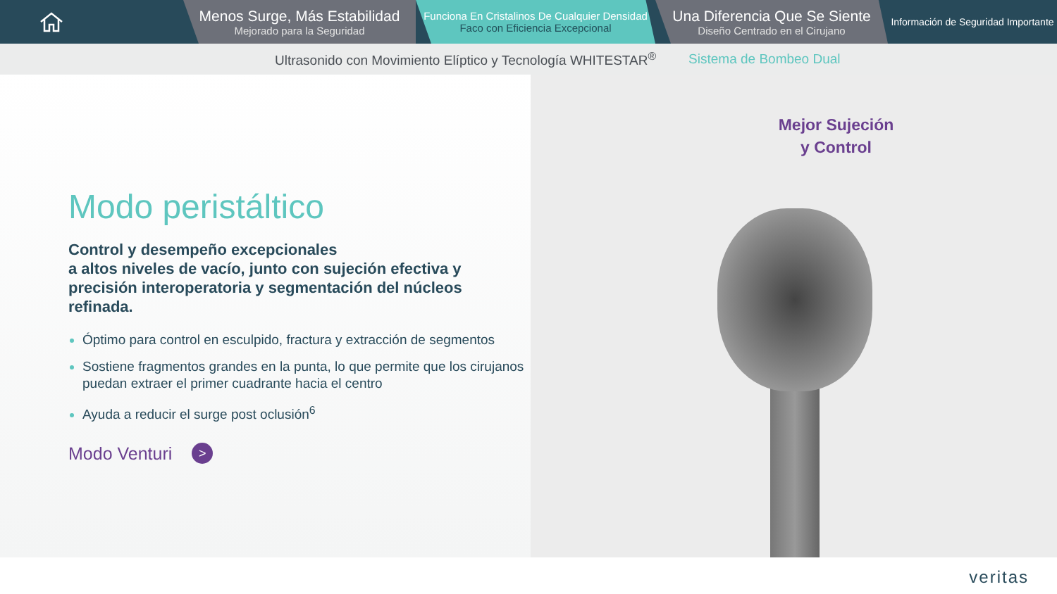Menos Surge, Más Estabilidad
Mejorado para la Seguridad
Funciona En Cristalinos De Cualquier Densidad
Faco con Eficiencia Excepcional
Una Diferencia Que Se Siente
Diseño Centrado en el Cirujano
Información de Seguridad Importante
Ultrasonido con Movimiento Elíptico y Tecnología WHITESTAR<sup>®</sup> Sistema de Bombeo Dual
Modo peristáltico
Control y desempeño excepcionales
a altos niveles de vacío, junto con sujeción efectiva y precisión interoperatoria y segmentación del núcleos refinada.
Óptimo para control en esculpido, fractura y extracción de segmentos
Sostiene fragmentos grandes en la punta, lo que permite que los cirujanos puedan extraer el primer cuadrante hacia el centro
Ayuda a reducir el surge post oclusión<sup>6</sup>
Modo Venturi >
Mejor Sujeción
y Control
veritas